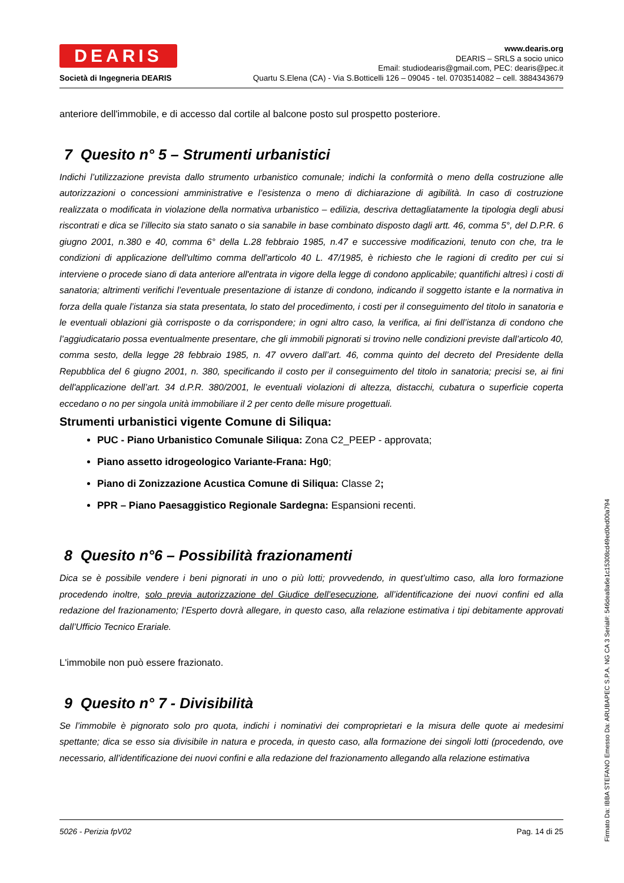DEARIS
Società di Ingegneria DEARIS
www.dearis.org
DEARIS – SRLS a socio unico
Email: studiodearis@gmail.com, PEC: dearis@pec.it
Quartu S.Elena (CA) - Via S.Botticelli 126 – 09045 - tel. 0703514082 – cell. 3884343679
anteriore dell'immobile, e di accesso dal cortile al balcone posto sul prospetto posteriore.
7 Quesito n° 5 – Strumenti urbanistici
Indichi l’utilizzazione prevista dallo strumento urbanistico comunale; indichi la conformità o meno della costruzione alle autorizzazioni o concessioni amministrative e l’esistenza o meno di dichiarazione di agibilità. In caso di costruzione realizzata o modificata in violazione della normativa urbanistico – edilizia, descriva dettagliatamente la tipologia degli abusi riscontrati e dica se l’illecito sia stato sanato o sia sanabile in base combinato disposto dagli artt. 46, comma 5°, del D.P.R. 6 giugno 2001, n.380 e 40, comma 6° della L.28 febbraio 1985, n.47 e successive modificazioni, tenuto con che, tra le condizioni di applicazione dell'ultimo comma dell'articolo 40 L. 47/1985, è richiesto che le ragioni di credito per cui si interviene o procede siano di data anteriore all'entrata in vigore della legge di condono applicabile; quantifichi altresì i costi di sanatoria; altrimenti verifichi l’eventuale presentazione di istanze di condono, indicando il soggetto istante e la normativa in forza della quale l’istanza sia stata presentata, lo stato del procedimento, i costi per il conseguimento del titolo in sanatoria e le eventuali oblazioni già corrisposte o da corrispondere; in ogni altro caso, la verifica, ai fini dell’istanza di condono che l’aggiudicatario possa eventualmente presentare, che gli immobili pignorati si trovino nelle condizioni previste dall’articolo 40, comma sesto, della legge 28 febbraio 1985, n. 47 ovvero dall’art. 46, comma quinto del decreto del Presidente della Repubblica del 6 giugno 2001, n. 380, specificando il costo per il conseguimento del titolo in sanatoria; precisi se, ai fini dell'applicazione dell’art. 34 d.P.R. 380/2001, le eventuali violazioni di altezza, distacchi, cubatura o superficie coperta eccedano o no per singola unità immobiliare il 2 per cento delle misure progettuali.
Strumenti urbanistici vigente Comune di Siliqua:
PUC - Piano Urbanistico Comunale Siliqua: Zona C2_PEEP - approvata;
Piano assetto idrogeologico Variante-Frana: Hg0;
Piano di Zonizzazione Acustica Comune di Siliqua: Classe 2;
PPR – Piano Paesaggistico Regionale Sardegna: Espansioni recenti.
8 Quesito n°6 – Possibilità frazionamenti
Dica se è possibile vendere i beni pignorati in uno o più lotti; provvedendo, in quest’ultimo caso, alla loro formazione procedendo inoltre, solo previa autorizzazione del Giudice dell’esecuzione, all’identificazione dei nuovi confini ed alla redazione del frazionamento; l’Esperto dovrà allegare, in questo caso, alla relazione estimativa i tipi debitamente approvati dall’Ufficio Tecnico Erariale.
L'immobile non può essere frazionato.
9 Quesito n° 7 - Divisibilità
Se l’immobile è pignorato solo pro quota, indichi i nominativi dei comproprietari e la misura delle quote ai medesimi spettante; dica se esso sia divisibile in natura e proceda, in questo caso, alla formazione dei singoli lotti (procedendo, ove necessario, all’identificazione dei nuovi confini e alla redazione del frazionamento allegando alla relazione estimativa
5026 - Perizia fpV02 Pag. 14 di 25
Firmato Da: IBBA STEFANO Emesso Da: ARUBAPEC S.P.A. NG CA 3 Serial#: 546dea8a6e1c15308cd49ed0ed00a794